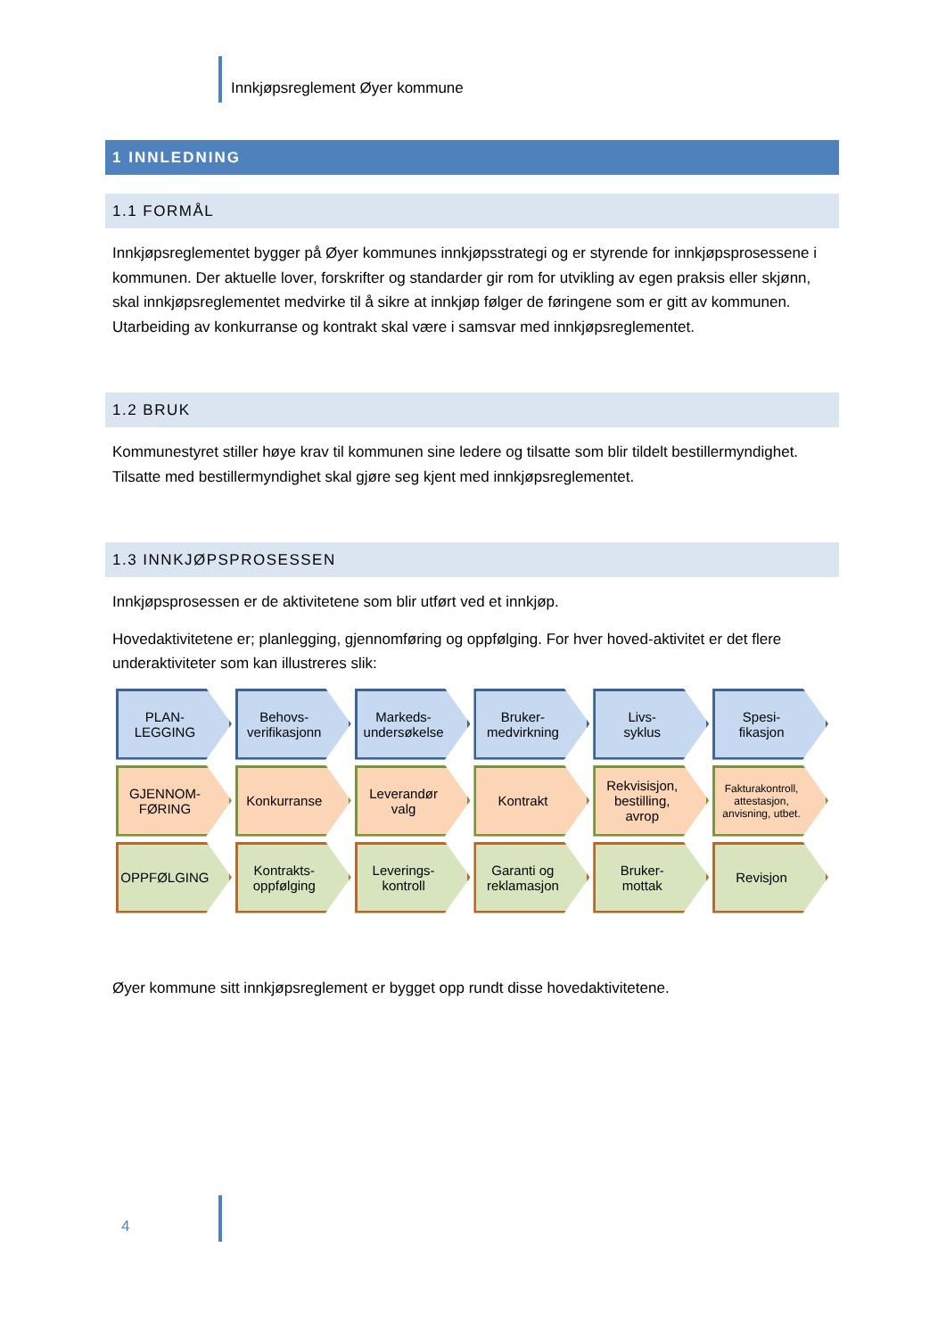Innkjøpsreglement Øyer kommune
1 INNLEDNING
1.1 FORMÅL
Innkjøpsreglementet bygger på Øyer kommunes innkjøpsstrategi og er styrende for innkjøpsproses­sene i kommunen. Der aktuelle lover, forskrifter og standarder gir rom for utvikling av egen praksis eller skjønn, skal innkjøpsreglementet medvirke til å sikre at innkjøp følger de føringene som er gitt av kommunen. Utarbeiding av konkurranse og kontrakt skal være i samsvar med innkjøpsreglement­et.
1.2 BRUK
Kommunestyret stiller høye krav til kommunen sine ledere og tilsatte som blir tildelt bestillermyndig­het. Tilsatte med bestillermyndighet skal gjøre seg kjent med innkjøpsreglementet.
1.3 INNKJØPSPROSESSEN
Innkjøpsprosessen er de aktivitetene som blir utført ved et innkjøp.
Hovedaktivitetene er; planlegging, gjennomføring og oppfølging. For hver hoved-aktivitet er det flere underaktiviteter som kan illustreres slik:
PLAN-
LEGGING
Behovs-
verifikasjonn
Markeds-
undersøkelse
Bruker-
medvirkning
Livs-
syklus
Spesi-
fikasjon
GJENNOM-
FØRING
Konkurranse Leverandør
valg
Kontrakt Rekvisisjon,
bestilling,
avrop
Fakturakontroll,
attestasjon,
anvisning, utbet.
OPPFØLGING Kontrakts-
oppfølging
Leverings-
kontroll
Garanti og
reklamasjon
Bruker-
mottak
Revisjon
Øyer kommune sitt innkjøpsreglement er bygget opp rundt disse hovedaktivitetene.
4